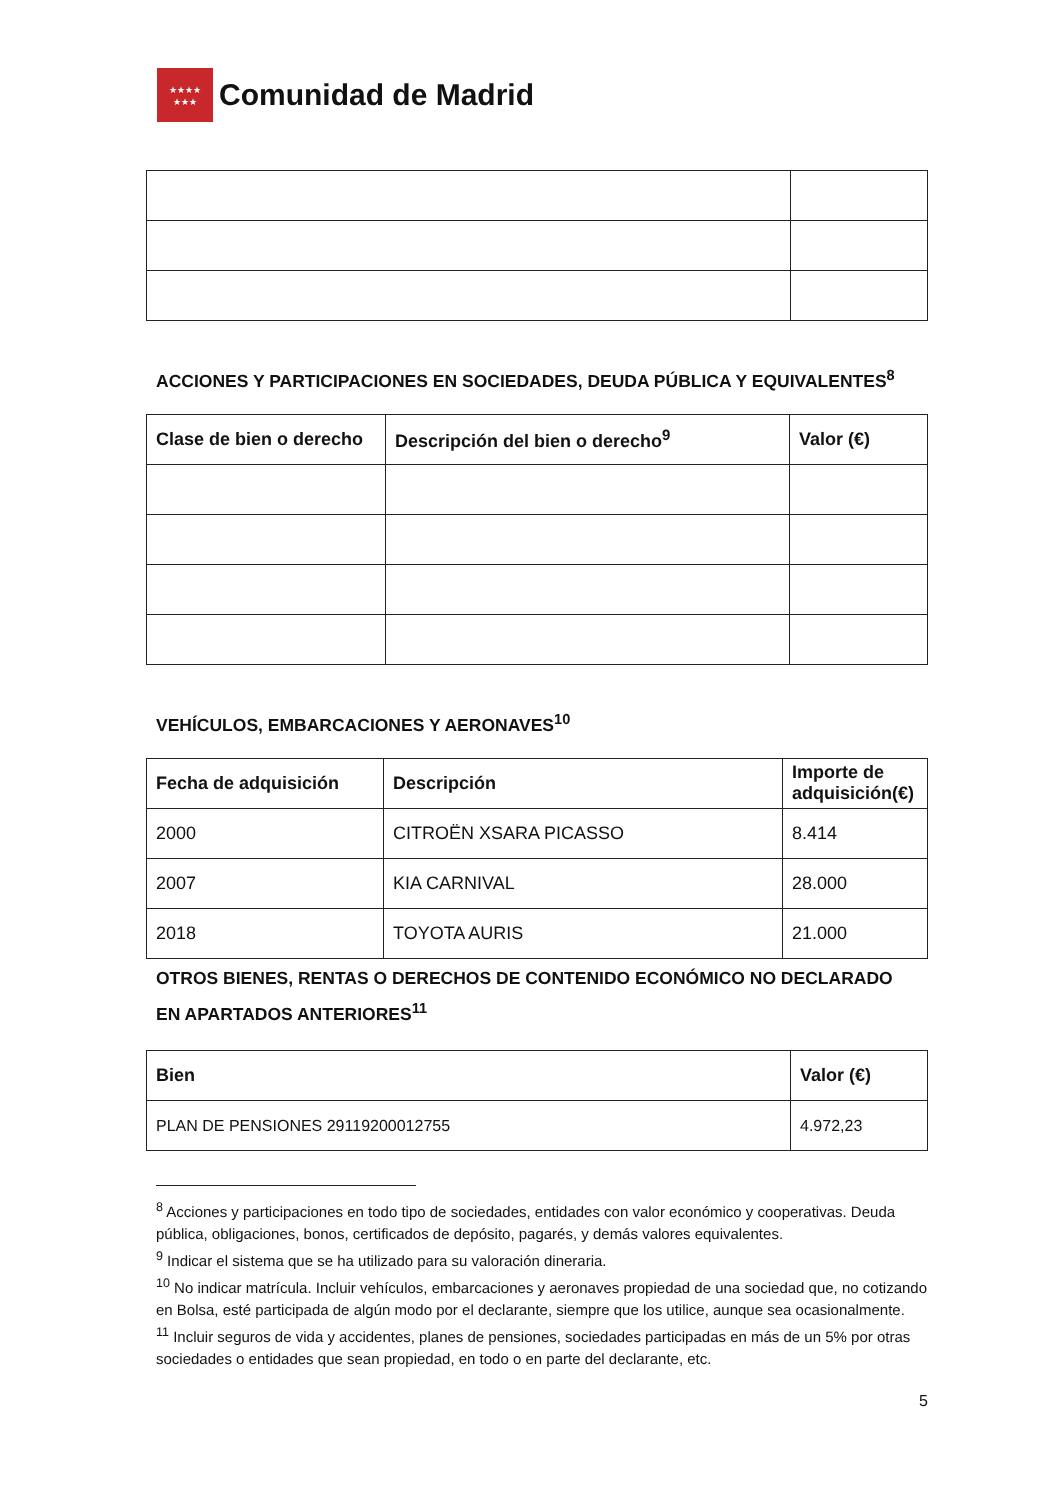★★★★
★★★
Comunidad de Madrid
ACCIONES Y PARTICIPACIONES EN SOCIEDADES, DEUDA PÚBLICA Y EQUIVALENTES<sup>8</sup>
| Clase de bien o derecho | Descripción del bien o derecho<sup>9</sup> | Valor (€) |
| --- | --- | --- |
VEHÍCULOS, EMBARCACIONES Y AERONAVES<sup>10</sup>
| Fecha de adquisición | Descripción | Importe de adquisición(€) |
| --- | --- | --- |
| 2000 | CITROËN XSARA PICASSO | 8.414 |
| 2007 | KIA CARNIVAL | 28.000 |
| 2018 | TOYOTA AURIS | 21.000 |
OTROS BIENES, RENTAS O DERECHOS DE CONTENIDO ECONÓMICO NO DECLARADO EN APARTADOS ANTERIORES<sup>11</sup>
| Bien | Valor (€) |
| --- | --- |
| PLAN DE PENSIONES 29119200012755 | 4.972,23 |
<sup>8</sup> Acciones y participaciones en todo tipo de sociedades, entidades con valor económico y cooperativas. Deuda pública, obligaciones, bonos, certificados de depósito, pagarés, y demás valores equivalentes.
<sup>9</sup> Indicar el sistema que se ha utilizado para su valoración dineraria.
<sup>10</sup> No indicar matrícula. Incluir vehículos, embarcaciones y aeronaves propiedad de una sociedad que, no cotizando en Bolsa, esté participada de algún modo por el declarante, siempre que los utilice, aunque sea ocasionalmente.
<sup>11</sup> Incluir seguros de vida y accidentes, planes de pensiones, sociedades participadas en más de un 5% por otras sociedades o entidades que sean propiedad, en todo o en parte del declarante, etc.
5